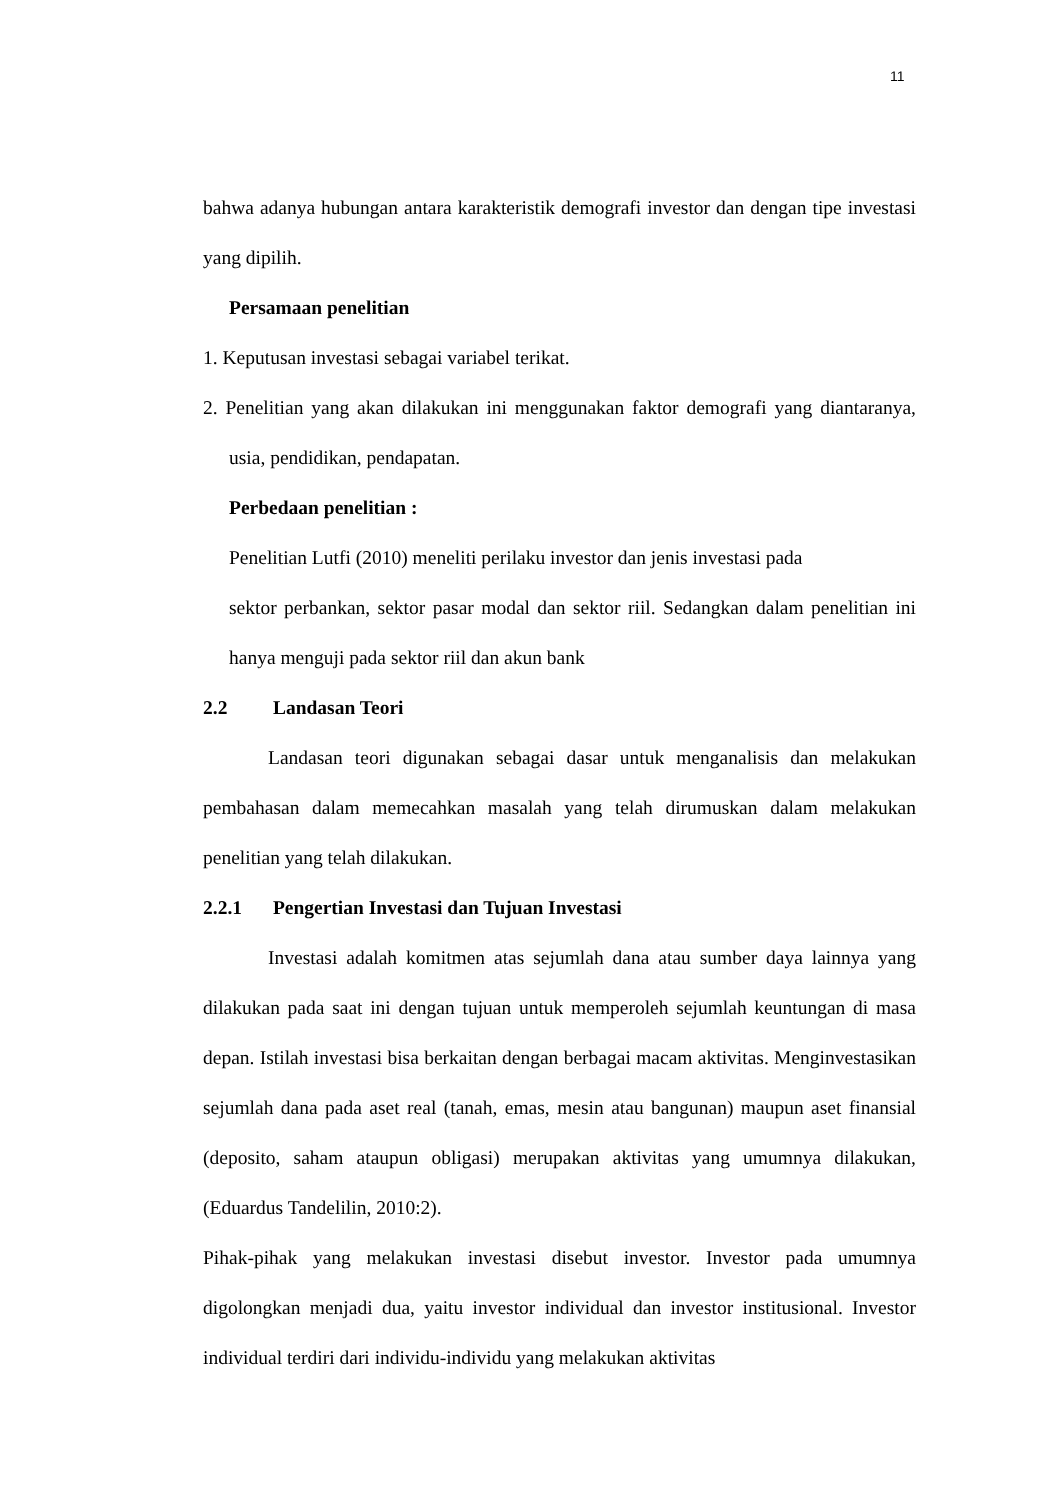11
bahwa adanya hubungan antara karakteristik demografi investor dan dengan tipe investasi yang dipilih.
Persamaan penelitian
1. Keputusan investasi sebagai variabel terikat.
2. Penelitian yang akan dilakukan ini menggunakan faktor demografi yang diantaranya, usia, pendidikan, pendapatan.
Perbedaan penelitian :
Penelitian Lutfi (2010) meneliti perilaku investor dan jenis investasi pada
sektor perbankan, sektor pasar modal dan sektor riil. Sedangkan dalam penelitian ini hanya menguji pada sektor riil dan akun bank
2.2 Landasan Teori
Landasan teori digunakan sebagai dasar untuk menganalisis dan melakukan pembahasan dalam memecahkan masalah yang telah dirumuskan dalam melakukan penelitian yang telah dilakukan.
2.2.1 Pengertian Investasi dan Tujuan Investasi
Investasi adalah komitmen atas sejumlah dana atau sumber daya lainnya yang dilakukan pada saat ini dengan tujuan untuk memperoleh sejumlah keuntungan di masa depan. Istilah investasi bisa berkaitan dengan berbagai macam aktivitas. Menginvestasikan sejumlah dana pada aset real (tanah, emas, mesin atau bangunan) maupun aset finansial (deposito, saham ataupun obligasi) merupakan aktivitas yang umumnya dilakukan, (Eduardus Tandelilin, 2010:2).
Pihak-pihak yang melakukan investasi disebut investor. Investor pada umumnya digolongkan menjadi dua, yaitu investor individual dan investor institusional. Investor individual terdiri dari individu-individu yang melakukan aktivitas